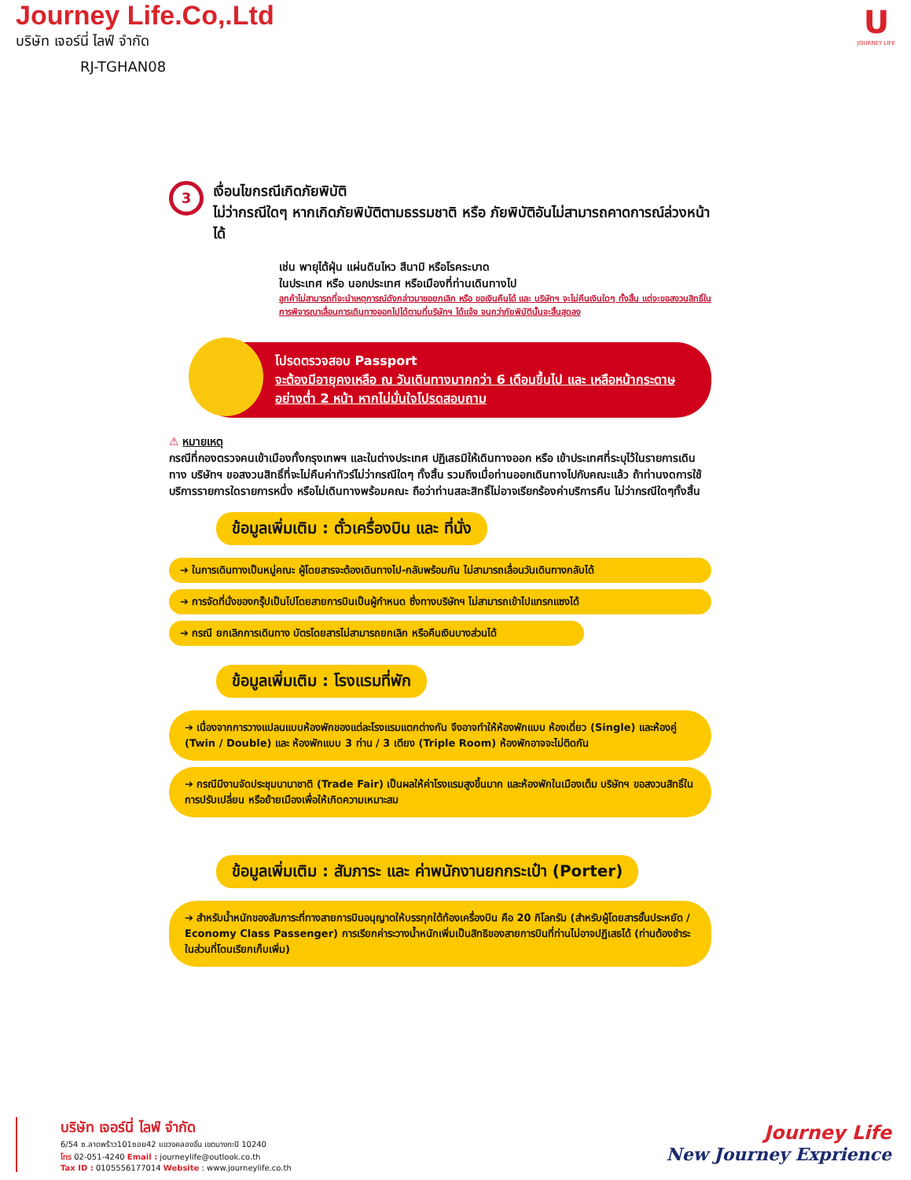Journey Life.Co,.Ltd
บริษัท เจอร์นี่ ไลฟ์ จำกัด
RJ-TGHAN08
U
JOURNEY LIFE
3
เงื่อนไขกรณีเกิดภัยพิบัติ
ไม่ว่ากรณีใดๆ หากเกิดภัยพิบัติตามธรรมชาติ หรือ ภัยพิบัติอันไม่สามารถคาดการณ์ล่วงหน้าได้
เช่น พายุไต้ฝุ่น แผ่นดินไหว สึนามิ หรือโรคระบาด
ในประเทศ หรือ นอกประเทศ หรือเมืองที่ท่านเดินทางไป
ลูกค้าไม่สามารถที่จะนำเหตุการณ์ดังกล่าวมาขอยกเลิก หรือ ขอเงินคืนได้ และ บริษัทฯ จะไม่คืนเงินใดๆ ทั้งสิ้น แต่จะขอสงวนสิทธิ์ในการพิจารณาเลื่อนการเดินทางออกไปได้ตามที่บริษัทฯ ได้แจ้ง จนกว่าภัยพิบัตินั้นจะสิ้นสุดลง
โปรดตรวจสอบ Passport
จะต้องมีอายุคงเหลือ ณ วันเดินทางมากกว่า 6 เดือนขึ้นไป และ เหลือหน้ากระดาษอย่างต่ำ 2 หน้า หากไม่มั่นใจโปรดสอบถาม
⚠ หมายเหตุ
กรณีที่กองตรวจคนเข้าเมืองทั้งกรุงเทพฯ และในต่างประเทศ ปฏิเสธมิให้เดินทางออก หรือ เข้าประเทศที่ระบุไว้ในรายการเดินทาง บริษัทฯ ขอสงวนสิทธิ์ที่จะไม่คืนค่าทัวร์ไม่ว่ากรณีใดๆ ทั้งสิ้น รวมถึงเมื่อท่านออกเดินทางไปกับคณะแล้ว ถ้าท่านงดการใช้บริการรายการใดรายการหนึ่ง หรือไม่เดินทางพร้อมคณะ ถือว่าท่านสละสิทธิ์ไม่อาจเรียกร้องค่าบริการคืน ไม่ว่ากรณีใดๆทั้งสิ้น
ข้อมูลเพิ่มเติม : ตั๋วเครื่องบิน และ ที่นั่ง
➔ ในการเดินทางเป็นหมู่คณะ ผู้โดยสารจะต้องเดินทางไป-กลับพร้อมกัน ไม่สามารถเลื่อนวันเดินทางกลับได้
➔ การจัดที่นั่งของกรุ๊ปเป็นไปโดยสายการบินเป็นผู้กำหนด ซึ่งทางบริษัทฯ ไม่สามารถเข้าไปแทรกแซงได้
➔ กรณี ยกเลิกการเดินทาง บัตรโดยสารไม่สามารถยกเลิก หรือคืนเงินบางส่วนได้
ข้อมูลเพิ่มเติม : โรงแรมที่พัก
➔ เนื่องจากการวางแปลนแบบห้องพักของแต่ละโรงแรมแตกต่างกัน จึงอาจทำให้ห้องพักแบบ ห้องเดี่ยว (Single) และห้องคู่ (Twin / Double) และ ห้องพักแบบ 3 ท่าน / 3 เตียง (Triple Room) ห้องพักอาจจะไม่ติดกัน
➔ กรณีมีงานจัดประชุมนานาชาติ (Trade Fair) เป็นผลให้ค่าโรงแรมสูงขึ้นมาก และห้องพักในเมืองเต็ม บริษัทฯ ขอสงวนสิทธิ์ในการปรับเปลี่ยน หรือย้ายเมืองเพื่อให้เกิดความเหมาะสม
ข้อมูลเพิ่มเติม : สัมภาระ และ ค่าพนักงานยกกระเป๋า (Porter)
➔ สำหรับน้ำหนักของสัมภาระที่ทางสายการบินอนุญาตให้บรรทุกใต้ท้องเครื่องบิน คือ 20 กิโลกรัม (สำหรับผู้โดยสารชั้นประหยัด / Economy Class Passenger) การเรียกค่าระวางน้ำหนักเพิ่มเป็นสิทธิของสายการบินที่ท่านไม่อาจปฏิเสธได้ (ท่านต้องชำระในส่วนที่โดนเรียกเก็บเพิ่ม)
บริษัท เจอร์นี่ ไลฟ์ จำกัด
6/54 ซ.ลาดพร้าว101ซอย42 แขวงคลองจั่น เขตบางกะปิ 10240
โทร 02-051-4240 Email : journeylife@outlook.co.th
Tax ID : 0105556177014 Website : www.journeylife.co.th
Journey Life
New Journey Exprience